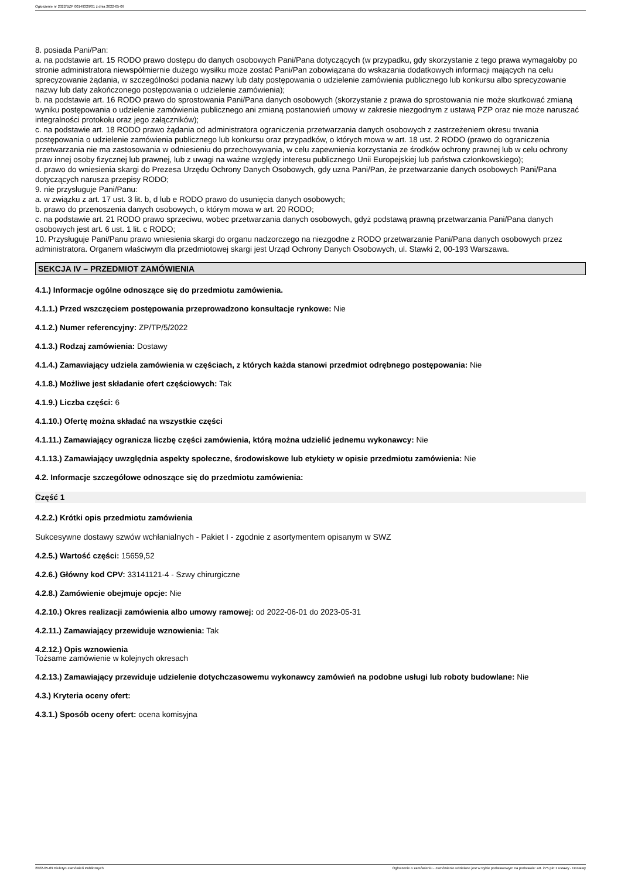Ogłoszenie nr 2022/BZP 00149329/01 z dnia 2022-05-09
8. posiada Pani/Pan:
a. na podstawie art. 15 RODO prawo dostępu do danych osobowych Pani/Pana dotyczących (w przypadku, gdy skorzystanie z tego prawa wymagałoby po stronie administratora niewspółmiernie dużego wysiłku może zostać Pani/Pan zobowiązana do wskazania dodatkowych informacji mających na celu sprecyzowanie żądania, w szczególności podania nazwy lub daty postępowania o udzielenie zamówienia publicznego lub konkursu albo sprecyzowanie nazwy lub daty zakończonego postępowania o udzielenie zamówienia);
b. na podstawie art. 16 RODO prawo do sprostowania Pani/Pana danych osobowych (skorzystanie z prawa do sprostowania nie może skutkować zmianą wyniku postępowania o udzielenie zamówienia publicznego ani zmianą postanowień umowy w zakresie niezgodnym z ustawą PZP oraz nie może naruszać integralności protokołu oraz jego załączników);
c. na podstawie art. 18 RODO prawo żądania od administratora ograniczenia przetwarzania danych osobowych z zastrzeżeniem okresu trwania postępowania o udzielenie zamówienia publicznego lub konkursu oraz przypadków, o których mowa w art. 18 ust. 2 RODO (prawo do ograniczenia przetwarzania nie ma zastosowania w odniesieniu do przechowywania, w celu zapewnienia korzystania ze środków ochrony prawnej lub w celu ochrony praw innej osoby fizycznej lub prawnej, lub z uwagi na ważne względy interesu publicznego Unii Europejskiej lub państwa członkowskiego);
d. prawo do wniesienia skargi do Prezesa Urzędu Ochrony Danych Osobowych, gdy uzna Pani/Pan, że przetwarzanie danych osobowych Pani/Pana dotyczących narusza przepisy RODO;
9. nie przysługuje Pani/Panu:
a. w związku z art. 17 ust. 3 lit. b, d lub e RODO prawo do usunięcia danych osobowych;
b. prawo do przenoszenia danych osobowych, o którym mowa w art. 20 RODO;
c. na podstawie art. 21 RODO prawo sprzeciwu, wobec przetwarzania danych osobowych, gdyż podstawą prawną przetwarzania Pani/Pana danych osobowych jest art. 6 ust. 1 lit. c RODO;
10. Przysługuje Pani/Panu prawo wniesienia skargi do organu nadzorczego na niezgodne z RODO przetwarzanie Pani/Pana danych osobowych przez administratora. Organem właściwym dla przedmiotowej skargi jest Urząd Ochrony Danych Osobowych, ul. Stawki 2, 00-193 Warszawa.
SEKCJA IV – PRZEDMIOT ZAMÓWIENIA
4.1.) Informacje ogólne odnoszące się do przedmiotu zamówienia.
4.1.1.) Przed wszczęciem postępowania przeprowadzono konsultacje rynkowe: Nie
4.1.2.) Numer referencyjny: ZP/TP/5/2022
4.1.3.) Rodzaj zamówienia: Dostawy
4.1.4.) Zamawiający udziela zamówienia w częściach, z których każda stanowi przedmiot odrębnego postępowania: Nie
4.1.8.) Możliwe jest składanie ofert częściowych: Tak
4.1.9.) Liczba części: 6
4.1.10.) Ofertę można składać na wszystkie części
4.1.11.) Zamawiający ogranicza liczbę części zamówienia, którą można udzielić jednemu wykonawcy: Nie
4.1.13.) Zamawiający uwzględnia aspekty społeczne, środowiskowe lub etykiety w opisie przedmiotu zamówienia: Nie
4.2. Informacje szczegółowe odnoszące się do przedmiotu zamówienia:
Część 1
4.2.2.) Krótki opis przedmiotu zamówienia
Sukcesywne dostawy szwów wchłanialnych - Pakiet I - zgodnie z asortymentem opisanym w SWZ
4.2.5.) Wartość części: 15659,52
4.2.6.) Główny kod CPV: 33141121-4 - Szwy chirurgiczne
4.2.8.) Zamówienie obejmuje opcje: Nie
4.2.10.) Okres realizacji zamówienia albo umowy ramowej: od 2022-06-01 do 2023-05-31
4.2.11.) Zamawiający przewiduje wznowienia: Tak
4.2.12.) Opis wznowienia
Tożsame zamówienie w kolejnych okresach
4.2.13.) Zamawiający przewiduje udzielenie dotychczasowemu wykonawcy zamówień na podobne usługi lub roboty budowlane: Nie
4.3.) Kryteria oceny ofert:
4.3.1.) Sposób oceny ofert: ocena komisyjna
2022-05-09 Biuletyn Zamówień Publicznych Ogłoszenie o zamówieniu - Zamówienie udzielane jest w trybie podstawowym na podstawie: art. 275 pkt 1 ustawy - Dostawy